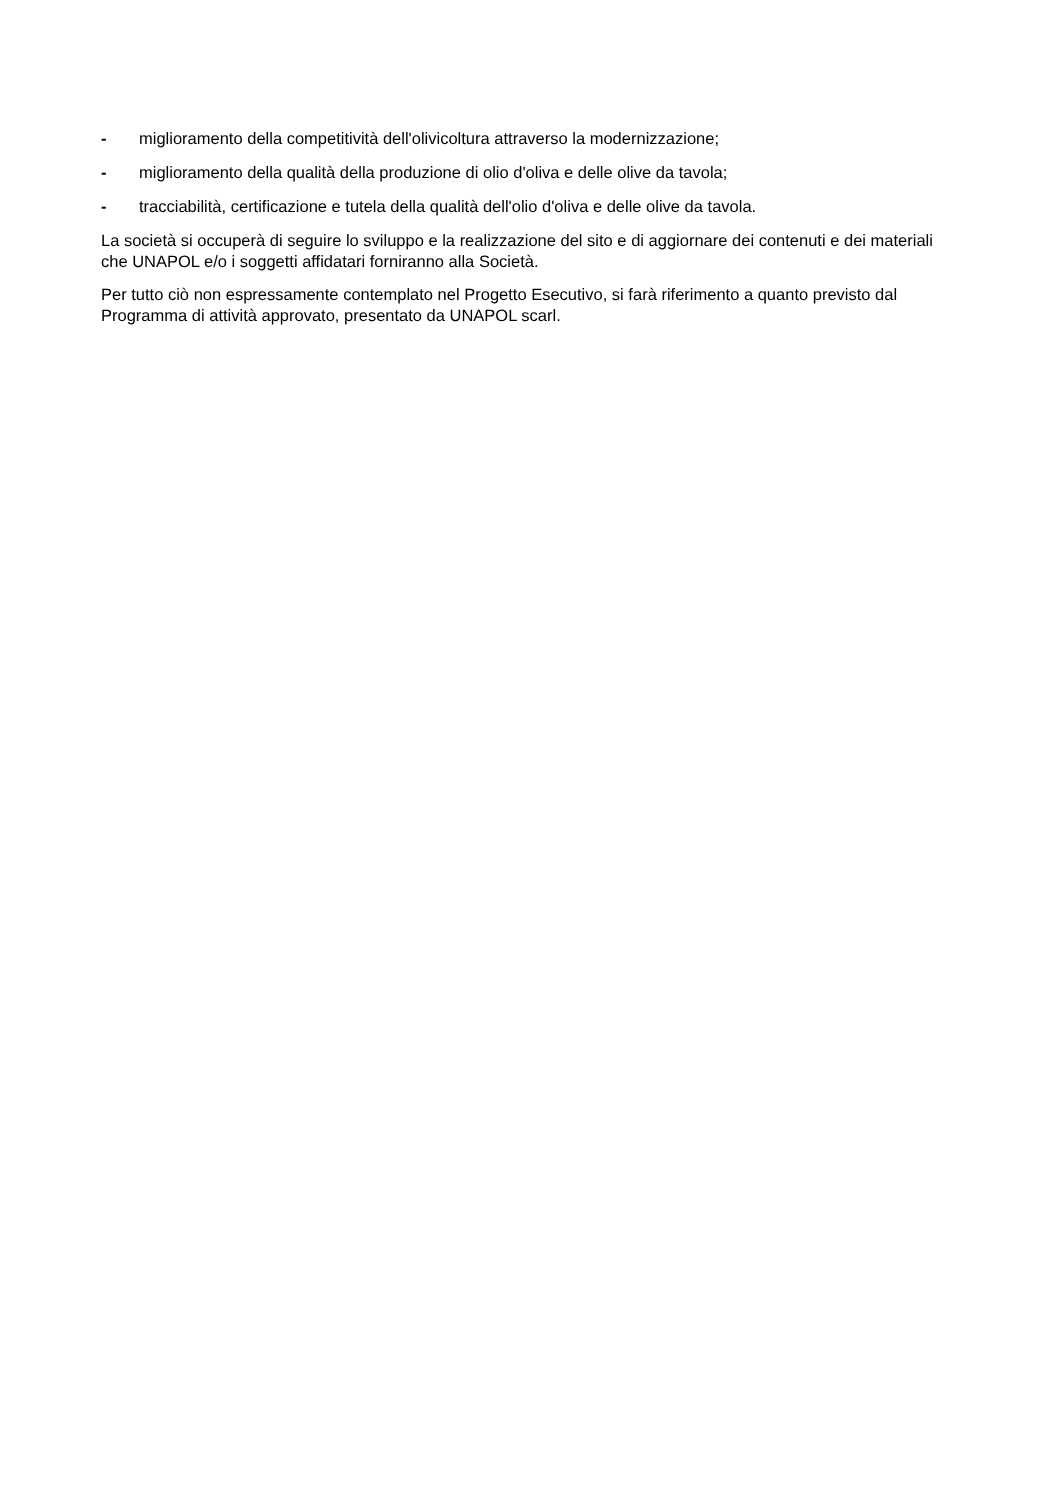- miglioramento della competitività dell'olivicoltura attraverso la modernizzazione;
- miglioramento della qualità della produzione di olio d'oliva e delle olive da tavola;
- tracciabilità, certificazione e tutela della qualità dell'olio d'oliva e delle olive da tavola.
La società si occuperà di seguire lo sviluppo e la realizzazione del sito e di aggiornare dei contenuti e dei materiali che UNAPOL e/o i soggetti affidatari forniranno alla Società.
Per tutto ciò non espressamente contemplato nel Progetto Esecutivo, si farà riferimento a quanto previsto dal Programma di attività approvato, presentato da UNAPOL scarl.